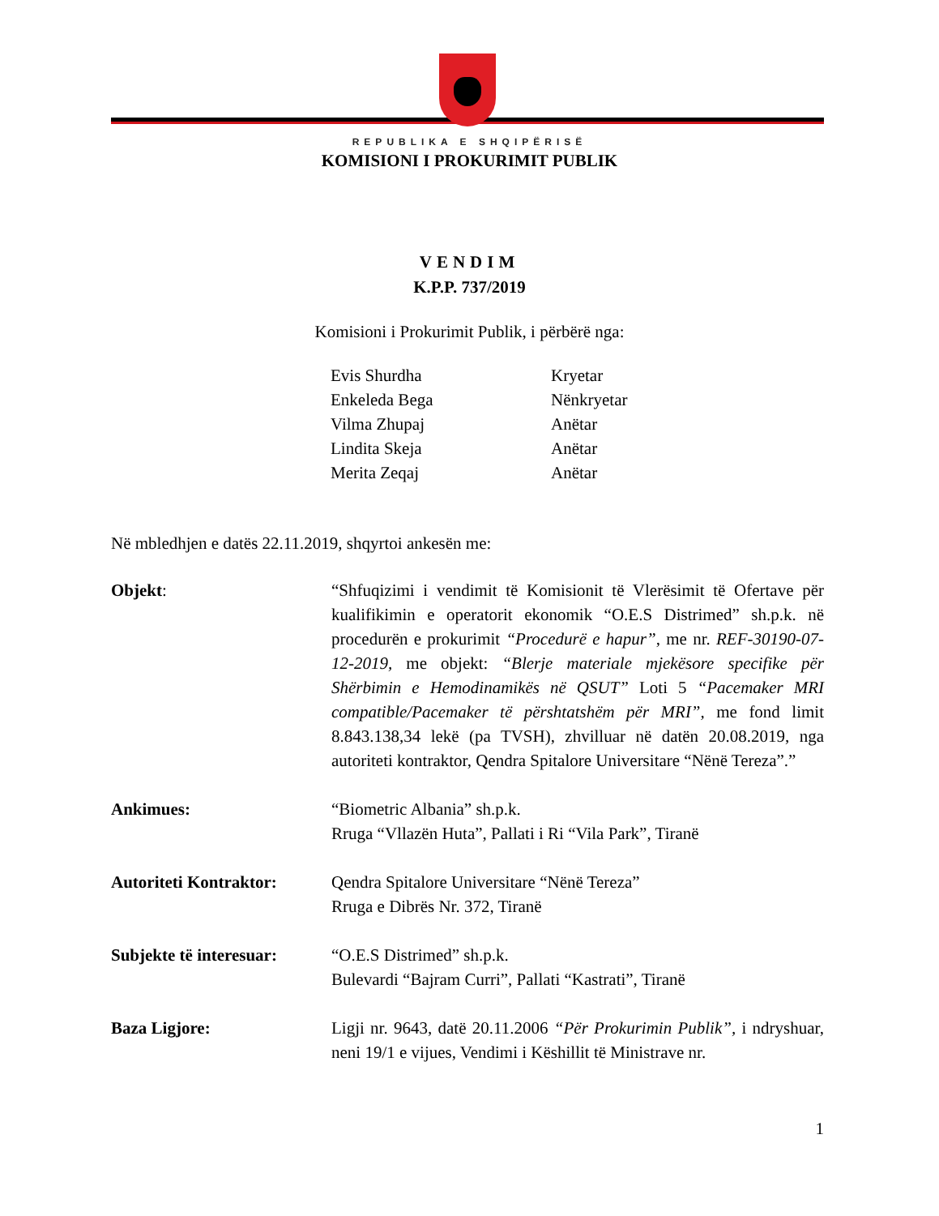REPUBLIKA E SHQIPËRISË
KOMISIONI I PROKURIMIT PUBLIK
VENDIM
K.P.P. 737/2019
Komisioni i Prokurimit Publik, i përbërë nga:
Evis Shurdha Kryetar
Enkeleda Bega Nënkryetar
Vilma Zhupaj Anëtar
Lindita Skeja Anëtar
Merita Zeqaj Anëtar
Në mbledhjen e datës 22.11.2019, shqyrtoi ankesën me:
Objekt: “Shfuqizimi i vendimit të Komisionit të Vlerësimit të Ofertave për kualifikimin e operatorit ekonomik “O.E.S Distrimed” sh.p.k. në procedurën e prokurimit “Procedurë e hapur”, me nr. REF-30190-07-12-2019, me objekt: “Blerje materiale mjekësore specifike për Shërbimin e Hemodinamikës në QSUT” Loti 5 “Pacemaker MRI compatible/Pacemaker të përshtatshëm për MRI”, me fond limit 8.843.138,34 lekë (pa TVSH), zhvilluar në datën 20.08.2019, nga autoriteti kontraktor, Qendra Spitalore Universitare “Nënë Tereza”.”
Ankimues: “Biometric Albania” sh.p.k.
Rruga “Vllazën Huta”, Pallati i Ri “Vila Park”, Tiranë
Autoriteti Kontraktor:
Qendra Spitalore Universitare “Nënë Tereza”
Rruga e Dibrës Nr. 372, Tiranë
Subjekte të interesuar:
“O.E.S Distrimed” sh.p.k.
Bulevardi “Bajram Curri”, Pallati “Kastrati”, Tiranë
Baza Ligjore: Ligji nr. 9643, datë 20.11.2006 “Për Prokurimin Publik”, i ndryshuar, neni 19/1 e vijues, Vendimi i Këshillit të Ministrave nr.
1